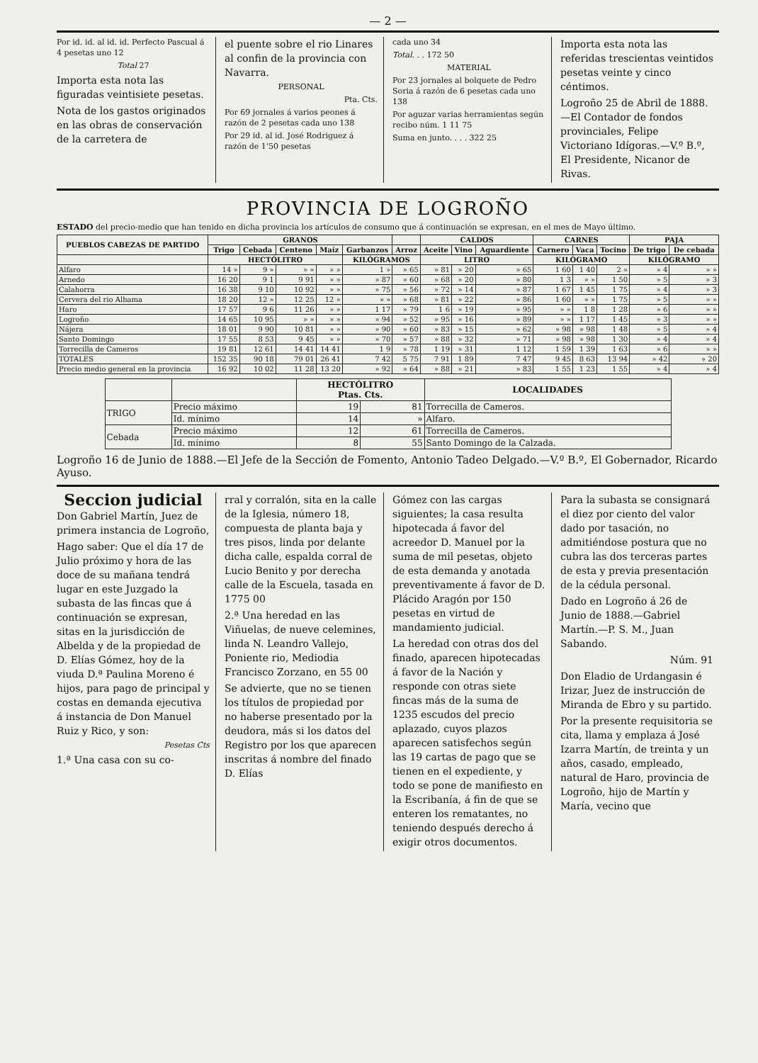— 2 —
Por id. id. al id. id. Perfecto Pascual á 4 pesetas uno 12
Total 27
Importa esta nota las figuradas veintisiete pesetas.
Nota de los gastos originados en las obras de conservación de la carretera de
el puente sobre el rio Linares al confin de la provincia con Navarra.
PERSONAL
Pta. Cts.
Por 69 jornales á varios peones á razón de 2 pesetas cada uno 138
Por 29 id. al id. José Rodriguez á razón de 1'50 pesetas
cada uno 34
Total. . . 172 50
MATERIAL
Por 23 jornales al bolquete de Pedro Soria á razón de 6 pesetas cada uno 138
Por aguzar varias herramientas según recibo núm. 1 11 75
Suma en junto. . . . 322 25
Importa esta nota las referidas trescientas veintidos pesetas veinte y cinco céntimos.
Logroño 25 de Abril de 1888.—El Contador de fondos provinciales, Felipe Victoriano Idígoras.—V.º B.º, El Presidente, Nicanor de Rivas.
PROVINCIA DE LOGROÑO
ESTADO del precio-medio que han tenido en dicha provincia los artículos de consumo que á continuación se expresan, en el mes de Mayo último.
| PUEBLOS CABEZAS DE PARTIDO | GRANOS | | | | | | CALDOS | | | CARNES | | | PAJA | |
| --- | --- | --- | --- | --- | --- | --- | --- | --- | --- | --- | --- | --- | --- | --- |
| | Trigo | Cebada | Centeno | Maíz | Garbanzos | Arroz | Aceite | Vino | Aguardiente | Carnero | Vaca | Tocino | De trigo | De cebada |
| | HECTÓLITRO | | | | KILÓGRAMOS | | LITRO | | | KILÓGRAMO | | | KILÓGRAMO | |
| Alfaro | 14 » | 9 » | » » | » » | 1 » | » 65 | » 81 | » 20 | » 65 | 1 60 | 1 40 | 2 » | » 4 | » » |
| Arnedo | 16 20 | 9 1 | 9 91 | » » | » 87 | » 60 | » 68 | » 20 | » 80 | 1 3 | » » | 1 50 | » 5 | » 3 |
| Calahorra | 16 38 | 9 10 | 10 92 | » » | » 75 | » 56 | » 72 | » 14 | » 87 | 1 67 | 1 45 | 1 75 | » 4 | » 3 |
| Cervera del rio Alhama | 18 20 | 12 » | 12 25 | 12 » | » » | » 68 | » 81 | » 22 | » 86 | 1 60 | » » | 1 75 | » 5 | » » |
| Haro | 17 57 | 9 6 | 11 26 | » » | 1 17 | » 79 | 1 6 | » 19 | » 95 | » » | 1 8 | 1 28 | » 6 | » » |
| Logroño | 14 65 | 10 95 | » » | » » | » 94 | » 52 | » 95 | » 16 | » 89 | » » | 1 17 | 1 45 | » 3 | » » |
| Nájera | 18 01 | 9 90 | 10 81 | » » | » 90 | » 60 | » 83 | » 15 | » 62 | » 98 | » 98 | 1 48 | » 5 | » 4 |
| Santo Domingo | 17 55 | 8 53 | 9 45 | » » | » 70 | » 57 | » 88 | » 32 | » 71 | » 98 | » 98 | 1 30 | » 4 | » 4 |
| Torrecilla de Cameros | 19 81 | 12 61 | 14 41 | 14 41 | 1 9 | » 78 | 1 19 | » 31 | 1 12 | 1 59 | 1 39 | 1 63 | » 6 | » » |
| TOTALES | 152 35 | 90 18 | 79 01 | 26 41 | 7 42 | 5 75 | 7 91 | 1 89 | 7 47 | 9 45 | 8 63 | 13 94 | » 42 | » 20 |
| Precio medio general en la provincia | 16 92 | 10 02 | 11 28 | 13 20 | » 92 | » 64 | » 88 | » 21 | » 83 | 1 55 | 1 23 | 1 55 | » 4 | » 4 |
| | | HECTÓLITRO Ptas. Cts. | | LOCALIDADES |
| --- | --- | --- | --- | --- |
| TRIGO | Precio máximo | 19 | 81 | Torrecilla de Cameros. |
| | Id. mínimo | 14 | » | Alfaro. |
| Cebada | Precio máximo | 12 | 61 | Torrecilla de Cameros. |
| | Id. mínimo | 8 | 55 | Santo Domingo de la Calzada. |
Logroño 16 de Junio de 1888.—El Jefe de la Sección de Fomento, Antonio Tadeo Delgado.—V.º B.º, El Gobernador, Ricardo Ayuso.
Seccion judicial
Don Gabriel Martín, Juez de primera instancia de Logroño,
Hago saber: Que el día 17 de Julio próximo y hora de las doce de su mañana tendrá lugar en este Juzgado la subasta de las fincas que á continuación se expresan, sitas en la jurisdicción de Albelda y de la propiedad de D. Elías Gómez, hoy de la viuda D.ª Paulina Moreno é hijos, para pago de principal y costas en demanda ejecutiva á instancia de Don Manuel Ruiz y Rico, y son:
Pesetas Cts
1.ª Una casa con su co-
rral y corralón, sita en la calle de la Iglesia, número 18, compuesta de planta baja y tres pisos, linda por delante dicha calle, espalda corral de Lucio Benito y por derecha calle de la Escuela, tasada en 1775 00
2.ª Una heredad en las Viñuelas, de nueve celemines, linda N. Leandro Vallejo, Poniente rio, Mediodia Francisco Zorzano, en 55 00
Se advierte, que no se tienen los títulos de propiedad por no haberse presentado por la deudora, más si los datos del Registro por los que aparecen inscritas á nombre del finado D. Elías
Gómez con las cargas siguientes; la casa resulta hipotecada á favor del acreedor D. Manuel por la suma de mil pesetas, objeto de esta demanda y anotada preventivamente á favor de D. Plácido Aragón por 150 pesetas en virtud de mandamiento judicial.
La heredad con otras dos del finado, aparecen hipotecadas á favor de la Nación y responde con otras siete fincas más de la suma de 1235 escudos del precio aplazado, cuyos plazos aparecen satisfechos según las 19 cartas de pago que se tienen en el expediente, y todo se pone de manifiesto en la Escribanía, á fin de que se enteren los rematantes, no teniendo después derecho á exigir otros documentos.
Para la subasta se consignará el diez por ciento del valor dado por tasación, no admitiéndose postura que no cubra las dos terceras partes de esta y previa presentación de la cédula personal.
Dado en Logroño á 26 de Junio de 1888.—Gabriel Martín.—P. S. M., Juan Sabando.
Núm. 91
Don Eladio de Urdangasin é Irizar, Juez de instrucción de Miranda de Ebro y su partido.
Por la presente requisitoria se cita, llama y emplaza á José Izarra Martín, de treinta y un años, casado, empleado, natural de Haro, provincia de Logroño, hijo de Martín y María, vecino que